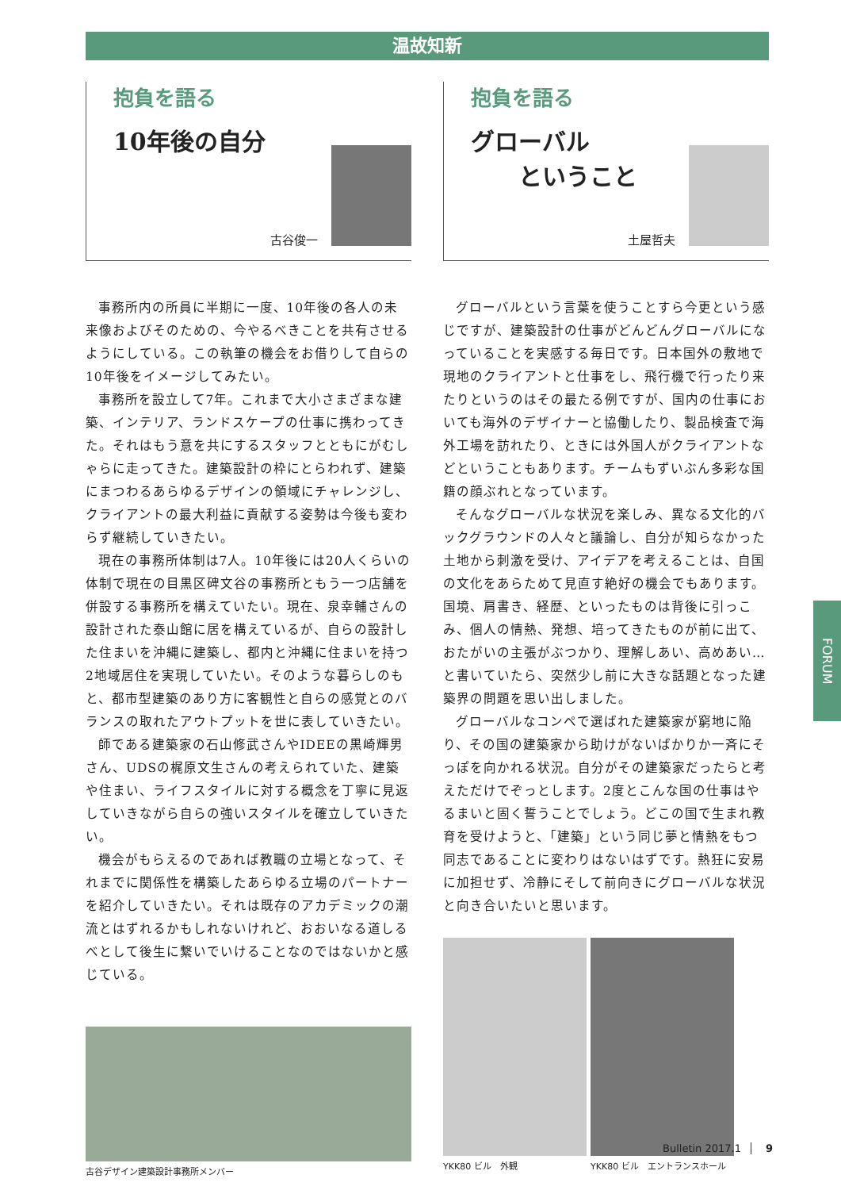温故知新
抱負を語る
10年後の自分
古谷俊一
事務所内の所員に半期に一度、10年後の各人の未来像およびそのための、今やるべきことを共有させるようにしている。この執筆の機会をお借りして自らの10年後をイメージしてみたい。
事務所を設立して7年。これまで大小さまざまな建築、インテリア、ランドスケープの仕事に携わってきた。それはもう意を共にするスタッフとともにがむしゃらに走ってきた。建築設計の枠にとらわれず、建築にまつわるあらゆるデザインの領域にチャレンジし、クライアントの最大利益に貢献する姿勢は今後も変わらず継続していきたい。
現在の事務所体制は7人。10年後には20人くらいの体制で現在の目黒区碑文谷の事務所ともう一つ店舗を併設する事務所を構えていたい。現在、泉幸輔さんの設計された泰山館に居を構えているが、自らの設計した住まいを沖縄に建築し、都内と沖縄に住まいを持つ2地域居住を実現していたい。そのような暮らしのもと、都市型建築のあり方に客観性と自らの感覚とのバランスの取れたアウトプットを世に表していきたい。
師である建築家の石山修武さんやIDEEの黒崎輝男さん、UDSの梶原文生さんの考えられていた、建築や住まい、ライフスタイルに対する概念を丁寧に見返していきながら自らの強いスタイルを確立していきたい。
機会がもらえるのであれば教職の立場となって、それまでに関係性を構築したあらゆる立場のパートナーを紹介していきたい。それは既存のアカデミックの潮流とはずれるかもしれないけれど、おおいなる道しるべとして後生に繋いでいけることなのではないかと感じている。
古谷デザイン建築設計事務所メンバー
抱負を語る
グローバル
　　ということ
土屋哲夫
グローバルという言葉を使うことすら今更という感じですが、建築設計の仕事がどんどんグローバルになっていることを実感する毎日です。日本国外の敷地で現地のクライアントと仕事をし、飛行機で行ったり来たりというのはその最たる例ですが、国内の仕事においても海外のデザイナーと協働したり、製品検査で海外工場を訪れたり、ときには外国人がクライアントなどということもあります。チームもずいぶん多彩な国籍の顔ぶれとなっています。
そんなグローバルな状況を楽しみ、異なる文化的バックグラウンドの人々と議論し、自分が知らなかった土地から刺激を受け、アイデアを考えることは、自国の文化をあらためて見直す絶好の機会でもあります。国境、肩書き、経歴、といったものは背後に引っこみ、個人の情熱、発想、培ってきたものが前に出て、おたがいの主張がぶつかり、理解しあい、高めあい…と書いていたら、突然少し前に大きな話題となった建築界の問題を思い出しました。
グローバルなコンペで選ばれた建築家が窮地に陥り、その国の建築家から助けがないばかりか一斉にそっぽを向かれる状況。自分がその建築家だったらと考えただけでぞっとします。2度とこんな国の仕事はやるまいと固く誓うことでしょう。どこの国で生まれ教育を受けようと、「建築」という同じ夢と情熱をもつ同志であることに変わりはないはずです。熱狂に安易に加担せず、冷静にそして前向きにグローバルな状況と向き合いたいと思います。
YKK80 ビル　外観 YKK80 ビル　エントランスホール
FORUM
Bulletin 2017.1 9